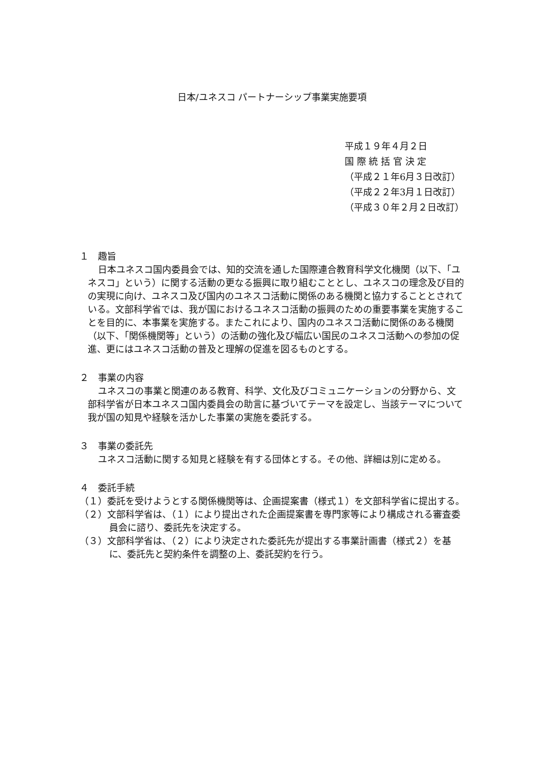日本/ユネスコ パートナーシップ事業実施要項
平成１９年４月２日
国 際 統 括 官 決 定
（平成２１年6月３日改訂）
（平成２２年3月１日改訂）
（平成３０年２月２日改訂）
１　趣旨
日本ユネスコ国内委員会では、知的交流を通した国際連合教育科学文化機関（以下、「ユネスコ」という）に関する活動の更なる振興に取り組むこととし、ユネスコの理念及び目的の実現に向け、ユネスコ及び国内のユネスコ活動に関係のある機関と協力することとされている。文部科学省では、我が国におけるユネスコ活動の振興のための重要事業を実施することを目的に、本事業を実施する。またこれにより、国内のユネスコ活動に関係のある機関（以下、「関係機関等」という）の活動の強化及び幅広い国民のユネスコ活動への参加の促進、更にはユネスコ活動の普及と理解の促進を図るものとする。
２　事業の内容
ユネスコの事業と関連のある教育、科学、文化及びコミュニケーションの分野から、文部科学省が日本ユネスコ国内委員会の助言に基づいてテーマを設定し、当該テーマについて我が国の知見や経験を活かした事業の実施を委託する。
３　事業の委託先
ユネスコ活動に関する知見と経験を有する団体とする。その他、詳細は別に定める。
４　委託手続
（１）委託を受けようとする関係機関等は、企画提案書（様式１）を文部科学省に提出する。
（２）文部科学省は、（１）により提出された企画提案書を専門家等により構成される審査委員会に諮り、委託先を決定する。
（３）文部科学省は、（２）により決定された委託先が提出する事業計画書（様式２）を基に、委託先と契約条件を調整の上、委託契約を行う。